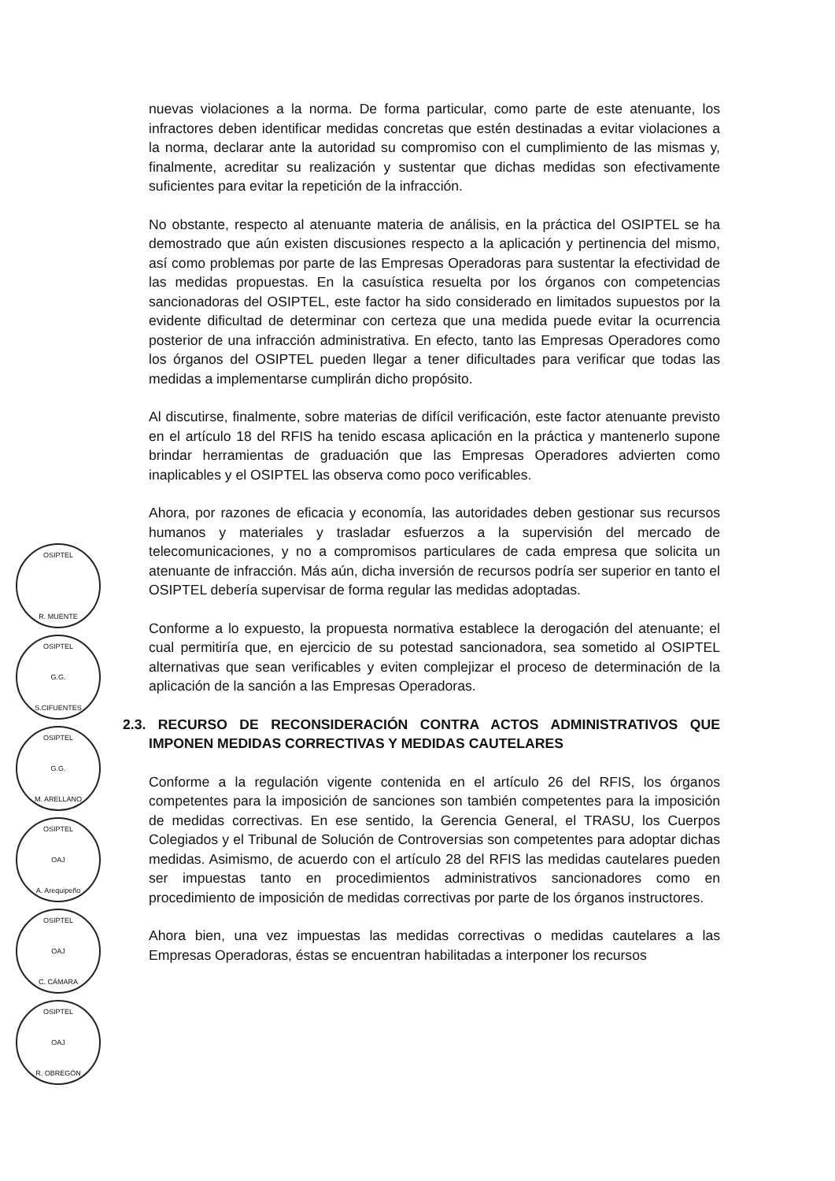OSIPTEL
R. MUENTE
OSIPTEL
G.G.
S.CIFUENTES
OSIPTEL
G.G.
M. ARELLANO
OSIPTEL
OAJ
A. Arequipeño
OSIPTEL
OAJ
C. CÁMARA
OSIPTEL
OAJ
R. OBREGÓN
nuevas violaciones a la norma. De forma particular, como parte de este atenuante, los infractores deben identificar medidas concretas que estén destinadas a evitar violaciones a la norma, declarar ante la autoridad su compromiso con el cumplimiento de las mismas y, finalmente, acreditar su realización y sustentar que dichas medidas son efectivamente suficientes para evitar la repetición de la infracción.
No obstante, respecto al atenuante materia de análisis, en la práctica del OSIPTEL se ha demostrado que aún existen discusiones respecto a la aplicación y pertinencia del mismo, así como problemas por parte de las Empresas Operadoras para sustentar la efectividad de las medidas propuestas. En la casuística resuelta por los órganos con competencias sancionadoras del OSIPTEL, este factor ha sido considerado en limitados supuestos por la evidente dificultad de determinar con certeza que una medida puede evitar la ocurrencia posterior de una infracción administrativa. En efecto, tanto las Empresas Operadores como los órganos del OSIPTEL pueden llegar a tener dificultades para verificar que todas las medidas a implementarse cumplirán dicho propósito.
Al discutirse, finalmente, sobre materias de difícil verificación, este factor atenuante previsto en el artículo 18 del RFIS ha tenido escasa aplicación en la práctica y mantenerlo supone brindar herramientas de graduación que las Empresas Operadores advierten como inaplicables y el OSIPTEL las observa como poco verificables.
Ahora, por razones de eficacia y economía, las autoridades deben gestionar sus recursos humanos y materiales y trasladar esfuerzos a la supervisión del mercado de telecomunicaciones, y no a compromisos particulares de cada empresa que solicita un atenuante de infracción. Más aún, dicha inversión de recursos podría ser superior en tanto el OSIPTEL debería supervisar de forma regular las medidas adoptadas.
Conforme a lo expuesto, la propuesta normativa establece la derogación del atenuante; el cual permitiría que, en ejercicio de su potestad sancionadora, sea sometido al OSIPTEL alternativas que sean verificables y eviten complejizar el proceso de determinación de la aplicación de la sanción a las Empresas Operadoras.
2.3. RECURSO DE RECONSIDERACIÓN CONTRA ACTOS ADMINISTRATIVOS QUE IMPONEN MEDIDAS CORRECTIVAS Y MEDIDAS CAUTELARES
Conforme a la regulación vigente contenida en el artículo 26 del RFIS, los órganos competentes para la imposición de sanciones son también competentes para la imposición de medidas correctivas. En ese sentido, la Gerencia General, el TRASU, los Cuerpos Colegiados y el Tribunal de Solución de Controversias son competentes para adoptar dichas medidas. Asimismo, de acuerdo con el artículo 28 del RFIS las medidas cautelares pueden ser impuestas tanto en procedimientos administrativos sancionadores como en procedimiento de imposición de medidas correctivas por parte de los órganos instructores.
Ahora bien, una vez impuestas las medidas correctivas o medidas cautelares a las Empresas Operadoras, éstas se encuentran habilitadas a interponer los recursos